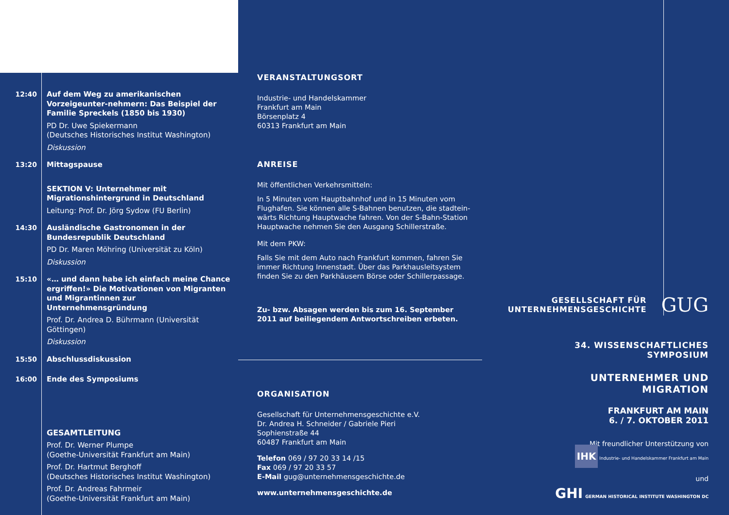12:40 Auf dem Weg zu amerikanischen Vorzeigeunter-nehmern: Das Beispiel der Familie Spreckels (1850 bis 1930)
PD Dr. Uwe Spiekermann
(Deutsches Historisches Institut Washington)
Diskussion
13:20 Mittagspause
SEKTION V: Unternehmer mit Migrationshintergrund in Deutschland
Leitung: Prof. Dr. Jörg Sydow (FU Berlin)
14:30 Ausländische Gastronomen in der Bundesrepublik Deutschland
PD Dr. Maren Möhring (Universität zu Köln)
Diskussion
15:10 «… und dann habe ich einfach meine Chance ergriffen!» Die Motivationen von Migranten und Migrantinnen zur Unternehmensgründung
Prof. Dr. Andrea D. Bührmann (Universität Göttingen)
Diskussion
15:50 Abschlussdiskussion
16:00 Ende des Symposiums
GESAMTLEITUNG
Prof. Dr. Werner Plumpe
(Goethe-Universität Frankfurt am Main)
Prof. Dr. Hartmut Berghoff
(Deutsches Historisches Institut Washington)
Prof. Dr. Andreas Fahrmeir
(Goethe-Universität Frankfurt am Main)
VERANSTALTUNGSORT
Industrie- und Handelskammer
Frankfurt am Main
Börsenplatz 4
60313 Frankfurt am Main
ANREISE
Mit öffentlichen Verkehrsmitteln:
In 5 Minuten vom Hauptbahnhof und in 15 Minuten vom Flughafen. Sie können alle S-Bahnen benutzen, die stadtein-wärts Richtung Hauptwache fahren. Von der S-Bahn-Station Hauptwache nehmen Sie den Ausgang Schillerstraße.
Mit dem PKW:
Falls Sie mit dem Auto nach Frankfurt kommen, fahren Sie immer Richtung Innenstadt. Über das Parkhausleitsystem finden Sie zu den Parkhäusern Börse oder Schillerpassage.
Zu- bzw. Absagen werden bis zum 16. September 2011 auf beiliegendem Antwortschreiben erbeten.
ORGANISATION
Gesellschaft für Unternehmensgeschichte e.V.
Dr. Andrea H. Schneider / Gabriele Pieri
Sophienstraße 44
60487 Frankfurt am Main
Telefon 069 / 97 20 33 14 /15
Fax 069 / 97 20 33 57
E-Mail gug@unternehmensgeschichte.de
www.unternehmensgeschichte.de
GESELLSCHAFT FÜR
UNTERNEHMENSGESCHICHTE GUG
34. WISSENSCHAFTLICHES SYMPOSIUM
UNTERNEHMER UND MIGRATION
FRANKFURT AM MAIN
6. / 7. OKTOBER 2011
Mit freundlicher Unterstützung von
IHK Industrie- und Handelskammer Frankfurt am Main
und
GHI GERMAN HISTORICAL INSTITUTE WASHINGTON DC